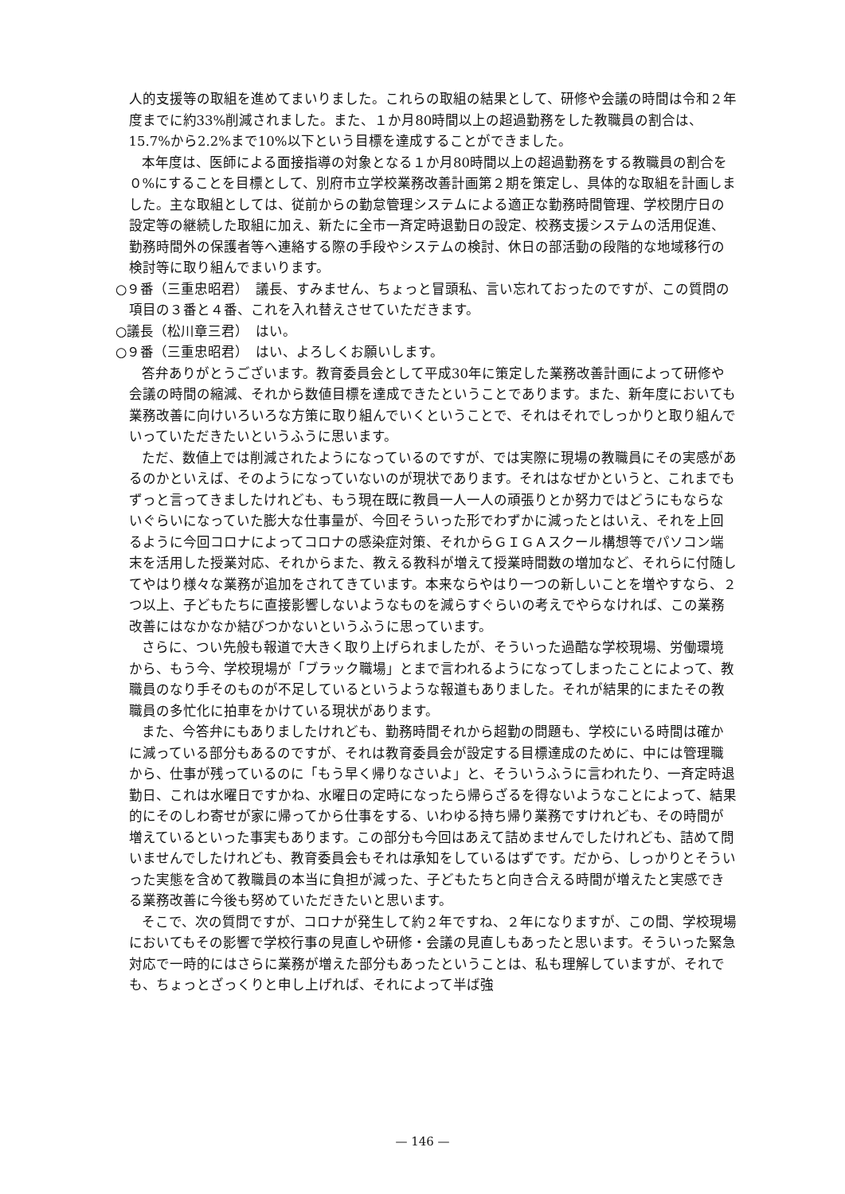人的支援等の取組を進めてまいりました。これらの取組の結果として、研修や会議の時間は令和２年度までに約33%削減されました。また、１か月80時間以上の超過勤務をした教職員の割合は、15.7%から2.2%まで10%以下という目標を達成することができました。
本年度は、医師による面接指導の対象となる１か月80時間以上の超過勤務をする教職員の割合を０%にすることを目標として、別府市立学校業務改善計画第２期を策定し、具体的な取組を計画しました。主な取組としては、従前からの勤怠管理システムによる適正な勤務時間管理、学校閉庁日の設定等の継続した取組に加え、新たに全市一斉定時退勤日の設定、校務支援システムの活用促進、勤務時間外の保護者等へ連絡する際の手段やシステムの検討、休日の部活動の段階的な地域移行の検討等に取り組んでまいります。
○９番（三重忠昭君）　議長、すみません、ちょっと冒頭私、言い忘れておったのですが、この質問の項目の３番と４番、これを入れ替えさせていただきます。
○議長（松川章三君）　はい。
○９番（三重忠昭君）　はい、よろしくお願いします。
答弁ありがとうございます。教育委員会として平成30年に策定した業務改善計画によって研修や会議の時間の縮減、それから数値目標を達成できたということであります。また、新年度においても業務改善に向けいろいろな方策に取り組んでいくということで、それはそれでしっかりと取り組んでいっていただきたいというふうに思います。
ただ、数値上では削減されたようになっているのですが、では実際に現場の教職員にその実感があるのかといえば、そのようになっていないのが現状であります。それはなぜかというと、これまでもずっと言ってきましたけれども、もう現在既に教員一人一人の頑張りとか努力ではどうにもならないぐらいになっていた膨大な仕事量が、今回そういった形でわずかに減ったとはいえ、それを上回るように今回コロナによってコロナの感染症対策、それからＧＩＧＡスクール構想等でパソコン端末を活用した授業対応、それからまた、教える教科が増えて授業時間数の増加など、それらに付随してやはり様々な業務が追加をされてきています。本来ならやはり一つの新しいことを増やすなら、２つ以上、子どもたちに直接影響しないようなものを減らすぐらいの考えでやらなければ、この業務改善にはなかなか結びつかないというふうに思っています。
さらに、つい先般も報道で大きく取り上げられましたが、そういった過酷な学校現場、労働環境から、もう今、学校現場が「ブラック職場」とまで言われるようになってしまったことによって、教職員のなり手そのものが不足しているというような報道もありました。それが結果的にまたその教職員の多忙化に拍車をかけている現状があります。
また、今答弁にもありましたけれども、勤務時間それから超勤の問題も、学校にいる時間は確かに減っている部分もあるのですが、それは教育委員会が設定する目標達成のために、中には管理職から、仕事が残っているのに「もう早く帰りなさいよ」と、そういうふうに言われたり、一斉定時退勤日、これは水曜日ですかね、水曜日の定時になったら帰らざるを得ないようなことによって、結果的にそのしわ寄せが家に帰ってから仕事をする、いわゆる持ち帰り業務ですけれども、その時間が増えているといった事実もあります。この部分も今回はあえて詰めませんでしたけれども、詰めて問いませんでしたけれども、教育委員会もそれは承知をしているはずです。だから、しっかりとそういった実態を含めて教職員の本当に負担が減った、子どもたちと向き合える時間が増えたと実感できる業務改善に今後も努めていただきたいと思います。
そこで、次の質問ですが、コロナが発生して約２年ですね、２年になりますが、この間、学校現場においてもその影響で学校行事の見直しや研修・会議の見直しもあったと思います。そういった緊急対応で一時的にはさらに業務が増えた部分もあったということは、私も理解していますが、それでも、ちょっとざっくりと申し上げれば、それによって半ば強
— 146 —